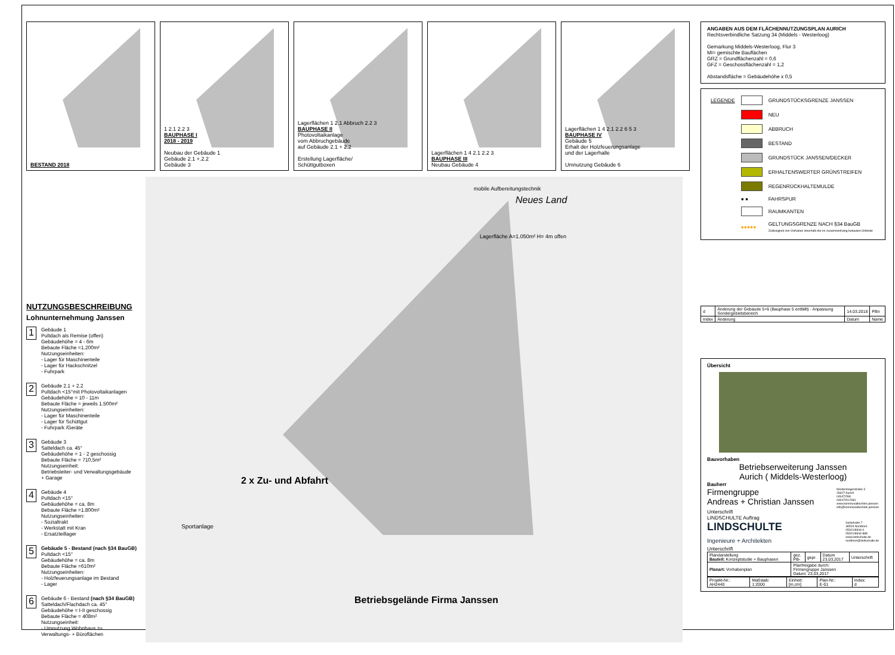BESTAND 2018 1 2.1 2.2 3
BAUPHASE I
2018 - 2019
Neubau der Gebäude 1
Gebäude 2.1 +.2.2
Gebäude 3
Lagerflächen 1 2.1 Abbruch 2.2 3
BAUPHASE II
Photovoltaikanlage
vom Abbruchgebäude
auf Gebäude 2.1 + 2.2
Erstellung Lagerfläche/
Schüttgutboxen
Lagerflächen 1 4 2.1 2.2 3
BAUPHASE III
Neubau Gebäude 4
Lagerflächen 1 4 2.1 2.2 6 5 3
BAUPHASE IV
Gebäude 5
Erhalt der Holzfeuerungsanlage
und der Lagerhalle
Umnutzung Gebäude 6
NUTZUNGSBESCHREIBUNG
Lohnunternehmung Janssen
1
Gebäude 1
Pultdach als Remise (offen)
Gebäudehöhe = 4 - 6m
Bebaute Fläche =1.200m²
Nutzungseinheiten:
- Lager für Maschinenteile
- Lager für Hackschnitzel
- Fuhrpark
2
Gebäude 2.1 + 2.2
Pultdach <15°mit Photovoltaikanlagen
Gebäudehöhe = 10 - 11m
Bebaute Fläche = jeweils 1.500m²
Nutzungseinheiten:
- Lager für Maschinenteile
- Lager für Schüttgut
- Fuhrpark /Geräte
3
Gebäude 3
Satteldach ca. 45°
Gebäudehöhe = 1 - 2 geschossig
Bebaute Fläche = 710,5m²
Nutzungseinheit:
Betriebsleiter- und Verwaltungsgebäude
+ Garage
4
Gebäude 4
Pultdach <15°
Gebäudehöhe = ca. 8m
Bebaute Fläche =1.800m²
Nutzungseinheiten:
- Sozialtrakt
- Werkstatt mit Kran
- Ersatzteillager
5
Gebäude 5 - Bestand (nach §34 BauGB)
Pultdach <15°
Gebäudehöhe = ca. 8m
Bebaute Fläche =610m²
Nutzungseinheiten:
- Holzfeuerungsanlage im Bestand
- Lager
6
Gebäude 6 - Bestand (nach §34 BauGB)
Satteldach/Flachdach ca. 45°
Gebäudehöhe = I-II geschossig
Bebaute Fläche = 408m²
Nutzungseinheit:
- Umnutzung Wohnhaus zu
Verwaltungs- + Büroflächen
Neues Land
mobile Aufbereitungstechnik
Lagerfläche A=1.050m² H= 4m offen
2 x Zu- und Abfahrt
Sportanlage
Betriebsgelände Firma Janssen
ANGABEN AUS DEM FLÄCHENNUTZUNGSPLAN AURICH
Rechtsverbindliche Satzung 34 (Middels - Westerloog)
Gemarkung Middels-Westerloog, Flur 3
MI= gemischte Bauflächen
GRZ = Grundflächenzahl = 0,6
GFZ = Geschossflächenzahl = 1,2
Abstandsfläche = Gebäudehöhe x 0,5
| LEGENDE | | GRUNDSTÜCKSGRENZE JANSSEN |
| | | NEU |
| | | ABBRUCH |
| | | BESTAND |
| | | GRUNDSTÜCK JANSSEN/DECKER |
| | | ERHALTENSWERTER GRÜNSTREIFEN |
| | | REGENRÜCKHALTEMULDE |
| | ● ● | FAHRSPUR |
| | | RAUMKANTEN |
| | ●●●●● | GELTUNGSGRENZE NACH §34 BauGB Zulässigkeit von Vorhaben innerhalb der im zusammenhang bebauten Ortsteile |
| d | Änderung der Gebäude 5+6 (Bauphase 5 entfällt) - Anpassung Sondergebietsbereich | 14.03.2018 | PBn |
| Index | Änderung | Datum | Name |
Übersicht
Bauvorhaben
Betriebserweiterung Janssen
Aurich ( Middels-Westerloog)
Bauherr
Firmengruppe
Andreas + Christian Janssen
Westerloogerstraße 3
26607 Aurich
04947/288
04947/912084
www.kommunaltechnik-janssen
info@kommunaltechnik-janssen
Unterschrift
LINDSCHULTE Auftrag
LINDSCHULTE
Ingenieure + Architekten
Seilerbahn 7
48529 Nordhorn
05921/8844-0
05921/8844-888
www.lindschulte.de
nordhorn@lindschulte.de
Unterschrift
| Plandarstellung Bauteil: Konzeptstudie + Bauphasen | gez. PB- | gepr. | Datum 23,03,2017 | Unterschrift |
| Planart: Vorhabenplan | Planfreigabe durch: Firmengruppe Janssen Datum: 23,03,2017 | | | |
| Projekt-Nr.: AH2440 | Maßstab: 1:2000 | Einheit: [m,cm] | Plan-Nr.: E-01 | Index: d |